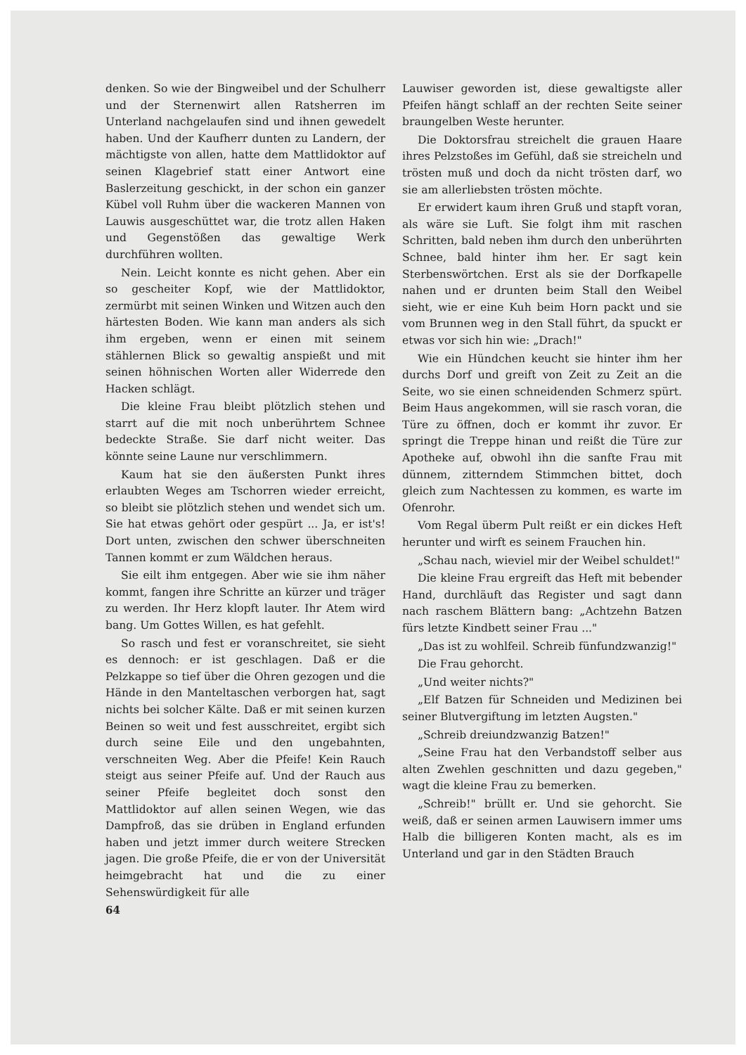denken. So wie der Bingweibel und der Schulherr und der Sternenwirt allen Ratsherren im Unterland nachgelaufen sind und ihnen gewedelt haben. Und der Kaufherr dunten zu Landern, der mächtigste von allen, hatte dem Mattlidoktor auf seinen Klagebrief statt einer Antwort eine Baslerzeitung geschickt, in der schon ein ganzer Kübel voll Ruhm über die wackeren Mannen von Lauwis ausgeschüttet war, die trotz allen Haken und Gegenstößen das gewaltige Werk durchführen wollten.
Nein. Leicht konnte es nicht gehen. Aber ein so gescheiter Kopf, wie der Mattlidoktor, zermürbt mit seinen Winken und Witzen auch den härtesten Boden. Wie kann man anders als sich ihm ergeben, wenn er einen mit seinem stählernen Blick so gewaltig anspießt und mit seinen höhnischen Worten aller Widerrede den Hacken schlägt.
Die kleine Frau bleibt plötzlich stehen und starrt auf die mit noch unberührtem Schnee bedeckte Straße. Sie darf nicht weiter. Das könnte seine Laune nur verschlimmern.
Kaum hat sie den äußersten Punkt ihres erlaubten Weges am Tschorren wieder erreicht, so bleibt sie plötzlich stehen und wendet sich um. Sie hat etwas gehört oder gespürt ... Ja, er ist's! Dort unten, zwischen den schwer überschneiten Tannen kommt er zum Wäldchen heraus.
Sie eilt ihm entgegen. Aber wie sie ihm näher kommt, fangen ihre Schritte an kürzer und träger zu werden. Ihr Herz klopft lauter. Ihr Atem wird bang. Um Gottes Willen, es hat gefehlt.
So rasch und fest er voranschreitet, sie sieht es dennoch: er ist geschlagen. Daß er die Pelzkappe so tief über die Ohren gezogen und die Hände in den Manteltaschen verborgen hat, sagt nichts bei solcher Kälte. Daß er mit seinen kurzen Beinen so weit und fest ausschreitet, ergibt sich durch seine Eile und den ungebahnten, verschneiten Weg. Aber die Pfeife! Kein Rauch steigt aus seiner Pfeife auf. Und der Rauch aus seiner Pfeife begleitet doch sonst den Mattlidoktor auf allen seinen Wegen, wie das Dampfroß, das sie drüben in England erfunden haben und jetzt immer durch weitere Strecken jagen. Die große Pfeife, die er von der Universität heimgebracht hat und die zu einer Sehenswürdigkeit für alle
Lauwiser geworden ist, diese gewaltigste aller Pfeifen hängt schlaff an der rechten Seite seiner braungelben Weste herunter.
Die Doktorsfrau streichelt die grauen Haare ihres Pelzstoßes im Gefühl, daß sie streicheln und trösten muß und doch da nicht trösten darf, wo sie am allerliebsten trösten möchte.
Er erwidert kaum ihren Gruß und stapft voran, als wäre sie Luft. Sie folgt ihm mit raschen Schritten, bald neben ihm durch den unberührten Schnee, bald hinter ihm her. Er sagt kein Sterbenswörtchen. Erst als sie der Dorfkapelle nahen und er drunten beim Stall den Weibel sieht, wie er eine Kuh beim Horn packt und sie vom Brunnen weg in den Stall führt, da spuckt er etwas vor sich hin wie: „Drach!"
Wie ein Hündchen keucht sie hinter ihm her durchs Dorf und greift von Zeit zu Zeit an die Seite, wo sie einen schneidenden Schmerz spürt. Beim Haus angekommen, will sie rasch voran, die Türe zu öffnen, doch er kommt ihr zuvor. Er springt die Treppe hinan und reißt die Türe zur Apotheke auf, obwohl ihn die sanfte Frau mit dünnem, zitterndem Stimmchen bittet, doch gleich zum Nachtessen zu kommen, es warte im Ofenrohr.
Vom Regal überm Pult reißt er ein dickes Heft herunter und wirft es seinem Frauchen hin.
„Schau nach, wieviel mir der Weibel schuldet!"
Die kleine Frau ergreift das Heft mit bebender Hand, durchläuft das Register und sagt dann nach raschem Blättern bang: „Achtzehn Batzen fürs letzte Kindbett seiner Frau ..."
„Das ist zu wohlfeil. Schreib fünfundzwanzig!"
Die Frau gehorcht.
„Und weiter nichts?"
„Elf Batzen für Schneiden und Medizinen bei seiner Blutvergiftung im letzten Augsten."
„Schreib dreiundzwanzig Batzen!"
„Seine Frau hat den Verbandstoff selber aus alten Zwehlen geschnitten und dazu gegeben," wagt die kleine Frau zu bemerken.
„Schreib!" brüllt er. Und sie gehorcht. Sie weiß, daß er seinen armen Lauwisern immer ums Halb die billigeren Konten macht, als es im Unterland und gar in den Städten Brauch
64